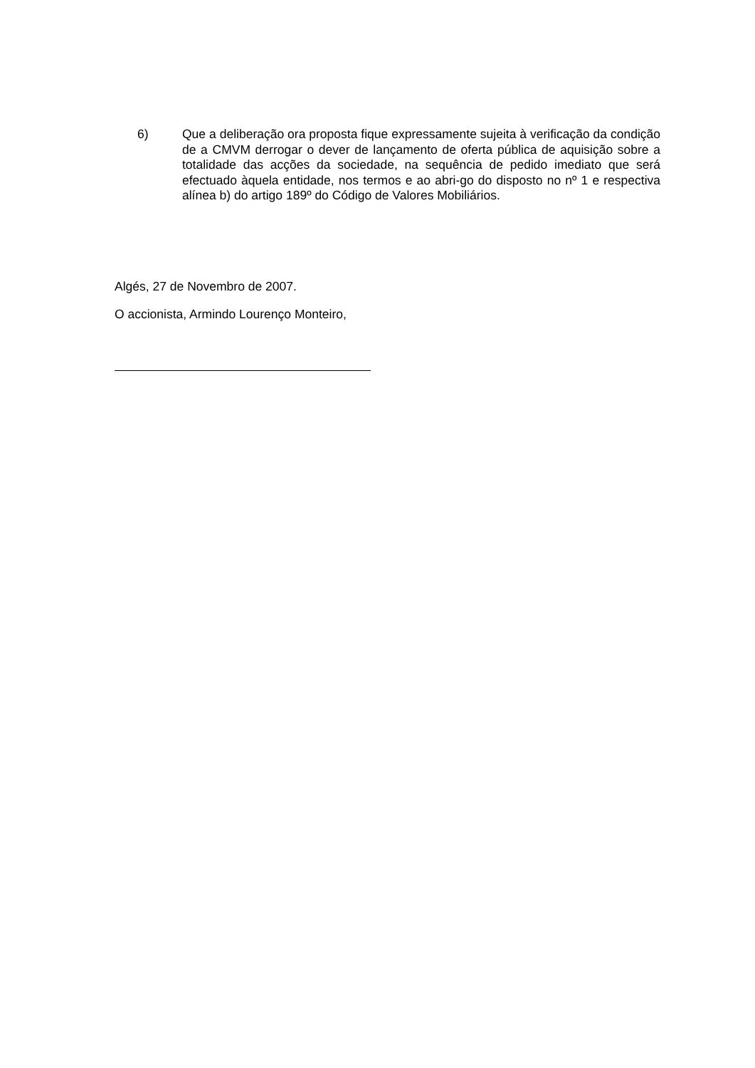6)
Que a deliberação ora proposta fique expressamente sujeita à verificação da condição de a CMVM derrogar o dever de lançamento de oferta pública de aquisição sobre a totalidade das acções da sociedade, na sequência de pedido imediato que será efectuado àquela entidade, nos termos e ao abri-go do disposto no nº 1 e respectiva alínea b) do artigo 189º do Código de Valores Mobiliários.
Algés, 27 de Novembro de 2007.
O accionista, Armindo Lourenço Monteiro,